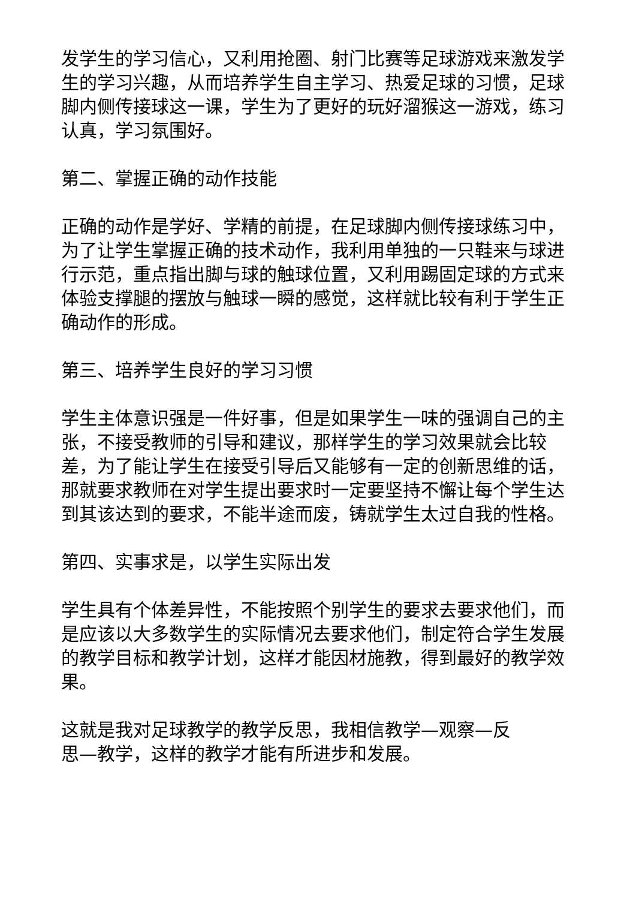发学生的学习信心，又利用抢圈、射门比赛等足球游戏来激发学生的学习兴趣，从而培养学生自主学习、热爱足球的习惯，足球脚内侧传接球这一课，学生为了更好的玩好溜猴这一游戏，练习认真，学习氛围好。
第二、掌握正确的动作技能
正确的动作是学好、学精的前提，在足球脚内侧传接球练习中，为了让学生掌握正确的技术动作，我利用单独的一只鞋来与球进行示范，重点指出脚与球的触球位置，又利用踢固定球的方式来体验支撑腿的摆放与触球一瞬的感觉，这样就比较有利于学生正确动作的形成。
第三、培养学生良好的学习习惯
学生主体意识强是一件好事，但是如果学生一味的强调自己的主张，不接受教师的引导和建议，那样学生的学习效果就会比较差，为了能让学生在接受引导后又能够有一定的创新思维的话，那就要求教师在对学生提出要求时一定要坚持不懈让每个学生达到其该达到的要求，不能半途而废，铸就学生太过自我的性格。
第四、实事求是，以学生实际出发
学生具有个体差异性，不能按照个别学生的要求去要求他们，而是应该以大多数学生的实际情况去要求他们，制定符合学生发展的教学目标和教学计划，这样才能因材施教，得到最好的教学效果。
这就是我对足球教学的教学反思，我相信教学—观察—反
思—教学，这样的教学才能有所进步和发展。